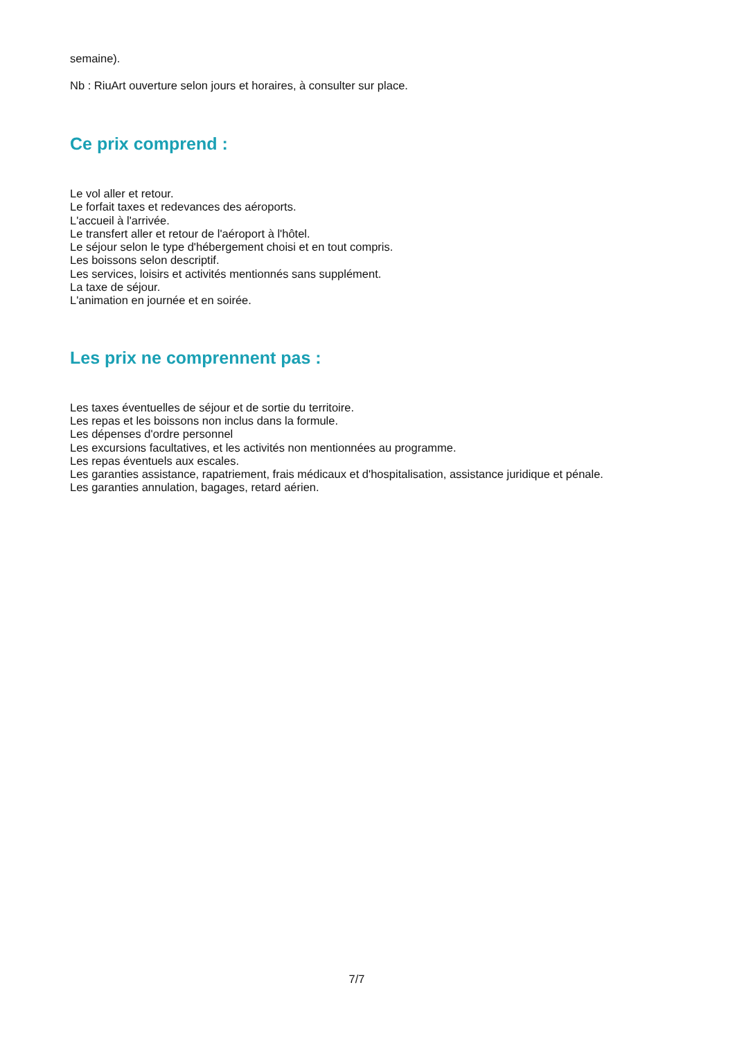semaine).
Nb : RiuArt ouverture selon jours et horaires, à consulter sur place.
Ce prix comprend :
Le vol aller et retour.
Le forfait taxes et redevances des aéroports.
L'accueil à l'arrivée.
Le transfert aller et retour de l'aéroport à l'hôtel.
Le séjour selon le type d'hébergement choisi et en tout compris.
Les boissons selon descriptif.
Les services, loisirs et activités mentionnés sans supplément.
La taxe de séjour.
L'animation en journée et en soirée.
Les prix ne comprennent pas :
Les taxes éventuelles de séjour et de sortie du territoire.
Les repas et les boissons non inclus dans la formule.
Les dépenses d'ordre personnel
Les excursions facultatives, et les activités non mentionnées au programme.
Les repas éventuels aux escales.
Les garanties assistance, rapatriement, frais médicaux et d'hospitalisation, assistance juridique et pénale.
Les garanties annulation, bagages, retard aérien.
7/7